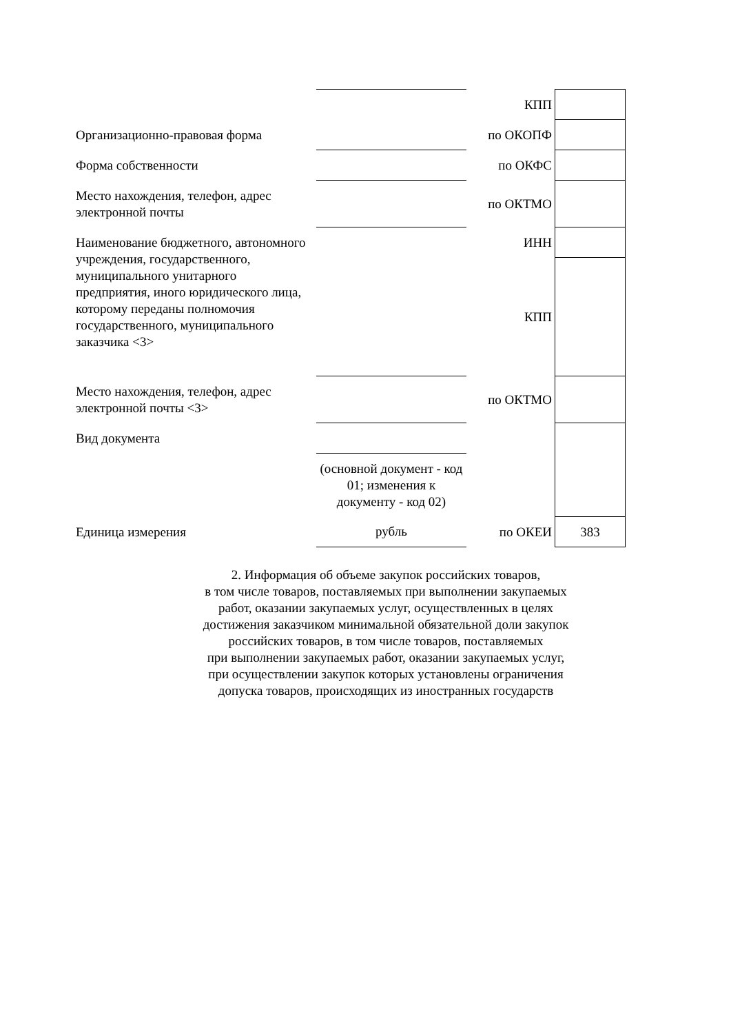| | | КПП | |
| Организационно-правовая форма | | по ОКОПФ | |
| Форма собственности | | по ОКФС | |
| Место нахождения, телефон, адрес электронной почты | | по ОКТМО | |
| Наименование бюджетного, автономного учреждения, государственного, муниципального унитарного предприятия, иного юридического лица, которому переданы полномочия государственного, муниципального заказчика <3> | | ИНН | |
| | | КПП | |
| Место нахождения, телефон, адрес электронной почты <3> | | по ОКТМО | |
| Вид документа | | | |
| | (основной документ - код 01; изменения к документу - код 02) | | |
| Единица измерения | рубль | по ОКЕИ | 383 |
2. Информация об объеме закупок российских товаров,
в том числе товаров, поставляемых при выполнении закупаемых
работ, оказании закупаемых услуг, осуществленных в целях
достижения заказчиком минимальной обязательной доли закупок
российских товаров, в том числе товаров, поставляемых
при выполнении закупаемых работ, оказании закупаемых услуг,
при осуществлении закупок которых установлены ограничения
допуска товаров, происходящих из иностранных государств